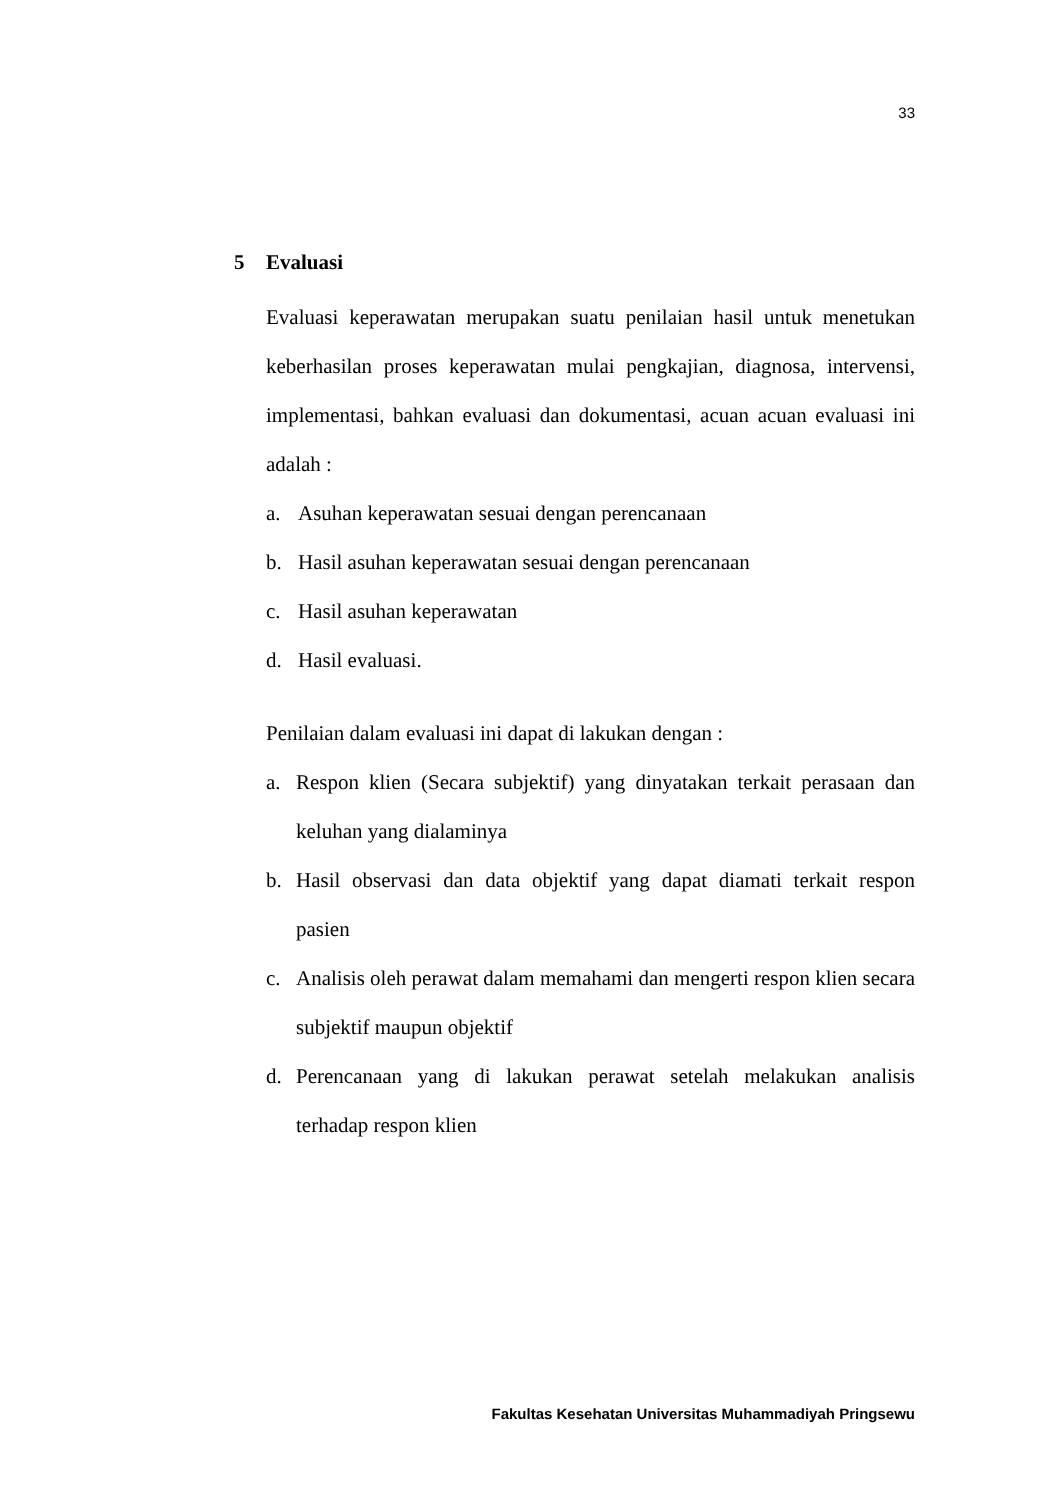33
5 Evaluasi
Evaluasi keperawatan merupakan suatu penilaian hasil untuk menetukan keberhasilan proses keperawatan mulai pengkajian, diagnosa, intervensi, implementasi, bahkan evaluasi dan dokumentasi, acuan acuan evaluasi ini adalah :
a. Asuhan keperawatan sesuai dengan perencanaan
b. Hasil asuhan keperawatan sesuai dengan perencanaan
c. Hasil asuhan keperawatan
d. Hasil evaluasi.
Penilaian dalam evaluasi ini dapat di lakukan dengan :
a. Respon klien (Secara subjektif) yang dinyatakan terkait perasaan dan keluhan yang dialaminya
b. Hasil observasi dan data objektif yang dapat diamati terkait respon pasien
c. Analisis oleh perawat dalam memahami dan mengerti respon klien secara subjektif maupun objektif
d. Perencanaan yang di lakukan perawat setelah melakukan analisis terhadap respon klien
Fakultas Kesehatan Universitas Muhammadiyah Pringsewu